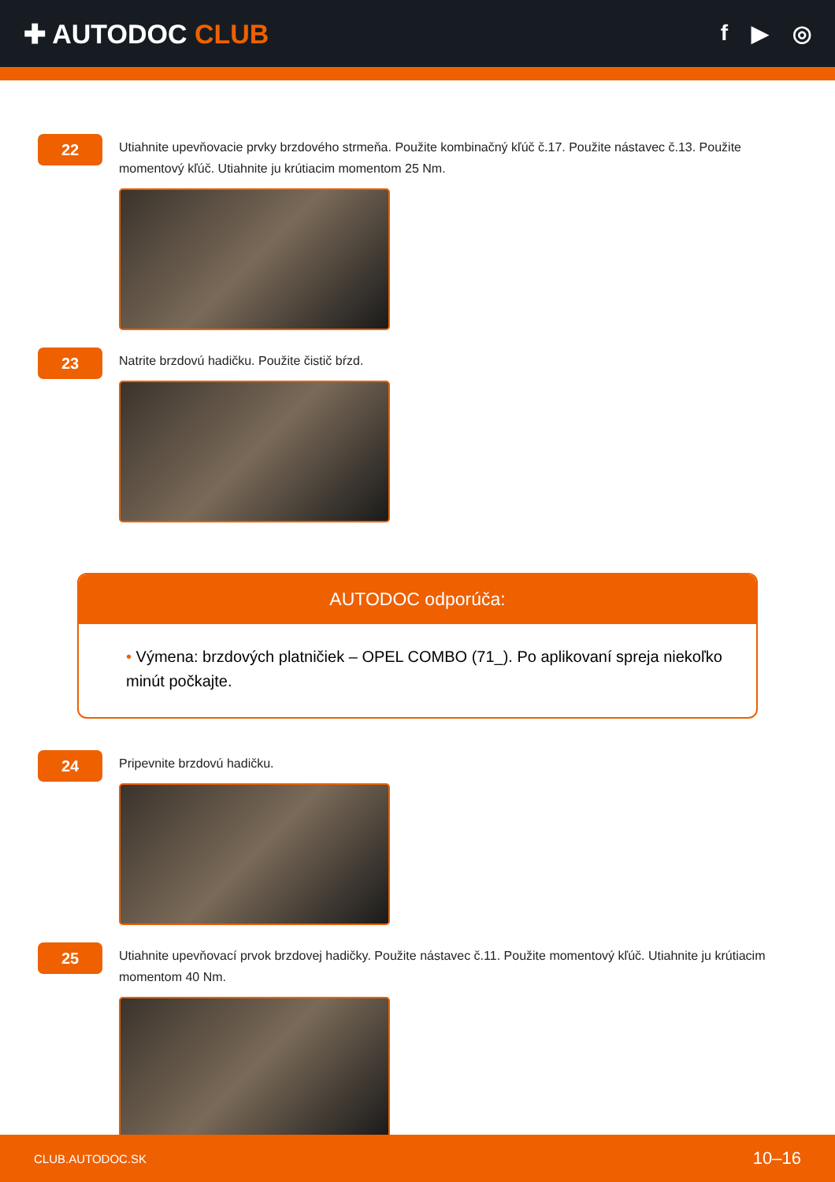✚ AUTODOC CLUB
f ▶ ◎
22
Utiahnite upevňovacie prvky brzdového strmeňa. Použite kombinačný kľúč č.17. Použite nástavec č.13. Použite momentový kľúč. Utiahnite ju krútiacim momentom 25 Nm.
23
Natrite brzdovú hadičku. Použite čistič bŕzd.
AUTODOC odporúča:
• Výmena: brzdových platničiek – OPEL COMBO (71_). Po aplikovaní spreja niekoľko minút počkajte.
24
Pripevnite brzdovú hadičku.
25
Utiahnite upevňovací prvok brzdovej hadičky. Použite nástavec č.11. Použite momentový kľúč. Utiahnite ju krútiacim momentom 40 Nm.
CLUB.AUTODOC.SK 10–16